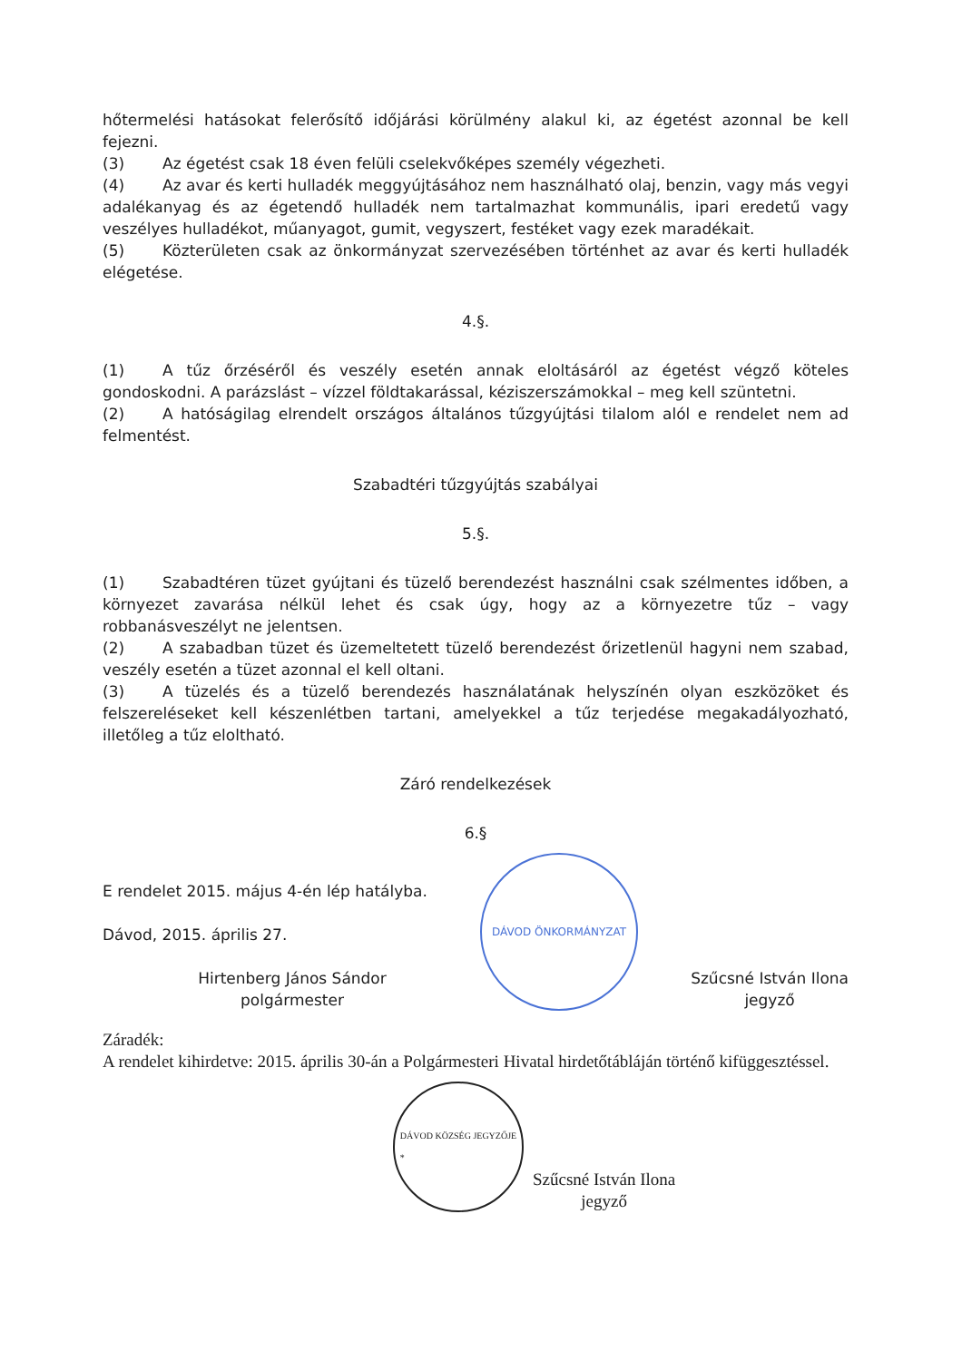hőtermelési hatásokat felerősítő időjárási körülmény alakul ki, az égetést azonnal be kell fejezni.
(3) Az égetést csak 18 éven felüli cselekvőképes személy végezheti.
(4) Az avar és kerti hulladék meggyújtásához nem használható olaj, benzin, vagy más vegyi adalékanyag és az égetendő hulladék nem tartalmazhat kommunális, ipari eredetű vagy veszélyes hulladékot, műanyagot, gumit, vegyszert, festéket vagy ezek maradékait.
(5) Közterületen csak az önkormányzat szervezésében történhet az avar és kerti hulladék elégetése.
4.§.
(1) A tűz őrzéséről és veszély esetén annak eloltásáról az égetést végző köteles gondoskodni. A parázslást – vízzel földtakarással, kéziszerszámokkal – meg kell szüntetni.
(2) A hatóságilag elrendelt országos általános tűzgyújtási tilalom alól e rendelet nem ad felmentést.
Szabadtéri tűzgyújtás szabályai
5.§.
(1) Szabadtéren tüzet gyújtani és tüzelő berendezést használni csak szélmentes időben, a környezet zavarása nélkül lehet és csak úgy, hogy az a környezetre tűz – vagy robbanásveszélyt ne jelentsen.
(2) A szabadban tüzet és üzemeltetett tüzelő berendezést őrizetlenül hagyni nem szabad, veszély esetén a tüzet azonnal el kell oltani.
(3) A tüzelés és a tüzelő berendezés használatának helyszínén olyan eszközöket és felszereléseket kell készenlétben tartani, amelyekkel a tűz terjedése megakadályozható, illetőleg a tűz eloltható.
Záró rendelkezések
6.§
E rendelet 2015. május 4-én lép hatályba.
Dávod, 2015. április 27.
Hirtenberg János Sándor
polgármester
DÁVOD ÖNKORMÁNYZAT
Szűcsné István Ilona
jegyző
Záradék:
A rendelet kihirdetve: 2015. április 30-án a Polgármesteri Hivatal hirdetőtábláján történő kifüggesztéssel.
DÁVOD KÖZSÉG JEGYZŐJE
*
Szűcsné István Ilona
jegyző